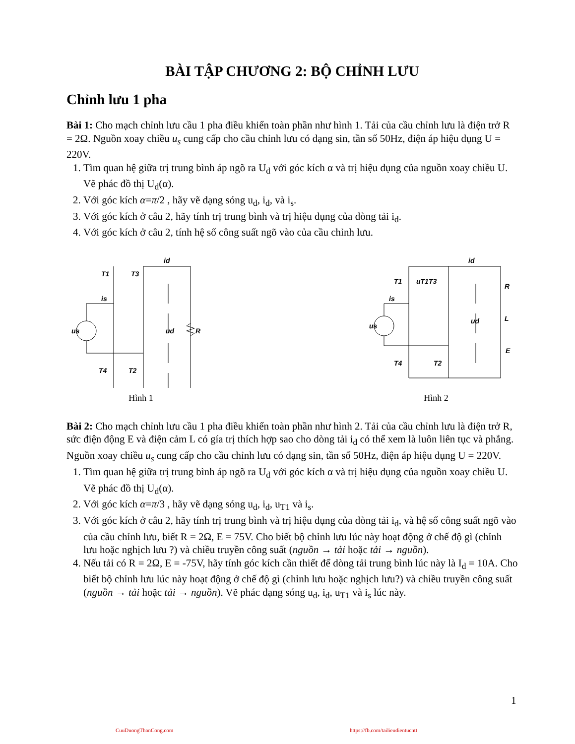BÀI TẬP CHƯƠNG 2: BỘ CHỈNH LƯU
Chỉnh lưu 1 pha
Bài 1: Cho mạch chỉnh lưu cầu 1 pha điều khiển toàn phần như hình 1. Tải của cầu chỉnh lưu là điện trở R = 2Ω. Nguồn xoay chiều u<sub>s</sub> cung cấp cho cầu chỉnh lưu có dạng sin, tần số 50Hz, điện áp hiệu dụng U = 220V.
1. Tìm quan hệ giữa trị trung bình áp ngõ ra U<sub>d</sub> với góc kích α và trị hiệu dụng của nguồn xoay chiều U. Vẽ phác đồ thị U<sub>d</sub>(α).
2. Với góc kích α=π/2 , hãy vẽ dạng sóng u<sub>d</sub>, i<sub>d</sub>, và i<sub>s</sub>.
3. Với góc kích ở câu 2, hãy tính trị trung bình và trị hiệu dụng của dòng tải i<sub>d</sub>.
4. Với góc kích ở câu 2, tính hệ số công suất ngõ vào của cầu chỉnh lưu.
us
is
ud
R
id
T1
T3
T4
T2
Hình 1
us
ud
R
L
E
id
T1
T3
T4
T2
uT1
is
Hình 2
Bài 2: Cho mạch chỉnh lưu cầu 1 pha điều khiển toàn phần như hình 2. Tải của cầu chỉnh lưu là điện trở R, sức điện động E và điện cảm L có gía trị thích hợp sao cho dòng tải i<sub>d</sub> có thể xem là luôn liên tục và phẳng. Nguồn xoay chiều u<sub>s</sub> cung cấp cho cầu chỉnh lưu có dạng sin, tần số 50Hz, điện áp hiệu dụng U = 220V.
1. Tìm quan hệ giữa trị trung bình áp ngõ ra U<sub>d</sub> với góc kích α và trị hiệu dụng của nguồn xoay chiều U. Vẽ phác đồ thị U<sub>d</sub>(α).
2. Với góc kích α=π/3 , hãy vẽ dạng sóng u<sub>d</sub>, i<sub>d</sub>, u<sub>T1</sub> và i<sub>s</sub>.
3. Với góc kích ở câu 2, hãy tính trị trung bình và trị hiệu dụng của dòng tải i<sub>d</sub>, và hệ số công suất ngõ vào của cầu chỉnh lưu, biết R = 2Ω, E = 75V. Cho biết bộ chỉnh lưu lúc này hoạt động ở chế độ gì (chỉnh lưu hoặc nghịch lưu ?) và chiều truyền công suất (nguồn → tải hoặc tải → nguồn).
4. Nếu tải có R = 2Ω, E = -75V, hãy tính góc kích cần thiết để dòng tải trung bình lúc này là I<sub>d</sub> = 10A. Cho biết bộ chỉnh lưu lúc này hoạt động ở chế độ gì (chỉnh lưu hoặc nghịch lưu?) và chiều truyền công suất (nguồn → tải hoặc tải → nguồn). Vẽ phác dạng sóng u<sub>d</sub>, i<sub>d</sub>, u<sub>T1</sub> và i<sub>s</sub> lúc này.
1
CuuDuongThanCong.com
https://fb.com/tailieudientucntt